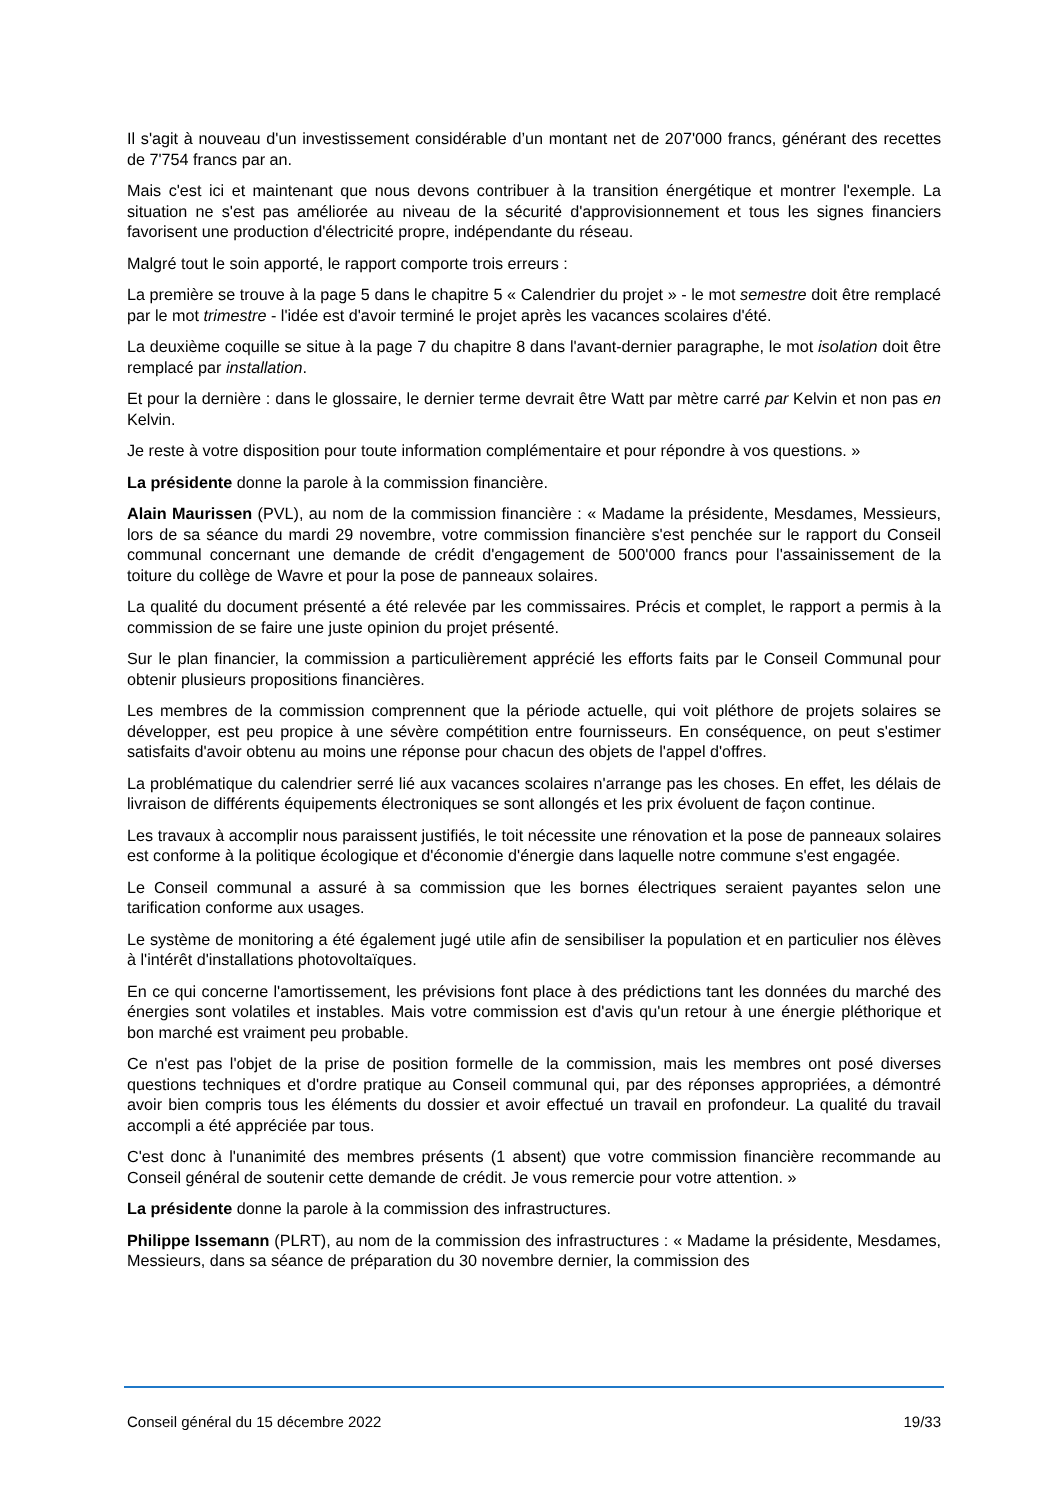Il s'agit à nouveau d'un investissement considérable d’un montant net de 207'000 francs, générant des recettes de 7'754 francs par an.
Mais c'est ici et maintenant que nous devons contribuer à la transition énergétique et montrer l'exemple. La situation ne s'est pas améliorée au niveau de la sécurité d'approvisionnement et tous les signes financiers favorisent une production d'électricité propre, indépendante du réseau.
Malgré tout le soin apporté, le rapport comporte trois erreurs :
La première se trouve à la page 5 dans le chapitre 5 « Calendrier du projet » - le mot semestre doit être remplacé par le mot trimestre - l'idée est d'avoir terminé le projet après les vacances scolaires d'été.
La deuxième coquille se situe à la page 7 du chapitre 8 dans l'avant-dernier paragraphe, le mot isolation doit être remplacé par installation.
Et pour la dernière : dans le glossaire, le dernier terme devrait être Watt par mètre carré par Kelvin et non pas en Kelvin.
Je reste à votre disposition pour toute information complémentaire et pour répondre à vos questions. »
La présidente donne la parole à la commission financière.
Alain Maurissen (PVL), au nom de la commission financière : « Madame la présidente, Mesdames, Messieurs, lors de sa séance du mardi 29 novembre, votre commission financière s'est penchée sur le rapport du Conseil communal concernant une demande de crédit d'engagement de 500'000 francs pour l'assainissement de la toiture du collège de Wavre et pour la pose de panneaux solaires.
La qualité du document présenté a été relevée par les commissaires. Précis et complet, le rapport a permis à la commission de se faire une juste opinion du projet présenté.
Sur le plan financier, la commission a particulièrement apprécié les efforts faits par le Conseil Communal pour obtenir plusieurs propositions financières.
Les membres de la commission comprennent que la période actuelle, qui voit pléthore de projets solaires se développer, est peu propice à une sévère compétition entre fournisseurs. En conséquence, on peut s'estimer satisfaits d'avoir obtenu au moins une réponse pour chacun des objets de l'appel d'offres.
La problématique du calendrier serré lié aux vacances scolaires n'arrange pas les choses. En effet, les délais de livraison de différents équipements électroniques se sont allongés et les prix évoluent de façon continue.
Les travaux à accomplir nous paraissent justifiés, le toit nécessite une rénovation et la pose de panneaux solaires est conforme à la politique écologique et d'économie d'énergie dans laquelle notre commune s'est engagée.
Le Conseil communal a assuré à sa commission que les bornes électriques seraient payantes selon une tarification conforme aux usages.
Le système de monitoring a été également jugé utile afin de sensibiliser la population et en particulier nos élèves à l'intérêt d'installations photovoltaïques.
En ce qui concerne l'amortissement, les prévisions font place à des prédictions tant les données du marché des énergies sont volatiles et instables. Mais votre commission est d'avis qu'un retour à une énergie pléthorique et bon marché est vraiment peu probable.
Ce n'est pas l'objet de la prise de position formelle de la commission, mais les membres ont posé diverses questions techniques et d'ordre pratique au Conseil communal qui, par des réponses appropriées, a démontré avoir bien compris tous les éléments du dossier et avoir effectué un travail en profondeur. La qualité du travail accompli a été appréciée par tous.
C'est donc à l'unanimité des membres présents (1 absent) que votre commission financière recommande au Conseil général de soutenir cette demande de crédit. Je vous remercie pour votre attention. »
La présidente donne la parole à la commission des infrastructures.
Philippe Issemann (PLRT), au nom de la commission des infrastructures : « Madame la présidente, Mesdames, Messieurs, dans sa séance de préparation du 30 novembre dernier, la commission des
Conseil général du 15 décembre 2022 19/33